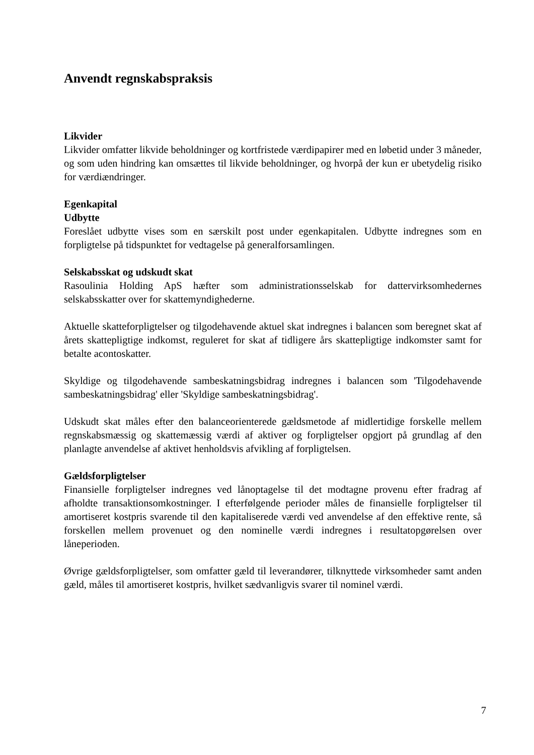Anvendt regnskabspraksis
Likvider
Likvider omfatter likvide beholdninger og kortfristede værdipapirer med en løbetid under 3 måneder, og som uden hindring kan omsættes til likvide beholdninger, og hvorpå der kun er ubetydelig risiko for værdiændringer.
Egenkapital
Udbytte
Foreslået udbytte vises som en særskilt post under egenkapitalen. Udbytte indregnes som en forpligtelse på tidspunktet for vedtagelse på generalforsamlingen.
Selskabsskat og udskudt skat
Rasoulinia Holding ApS hæfter som administrationsselskab for dattervirksomhedernes selskabsskatter over for skattemyndighederne.
Aktuelle skatteforpligtelser og tilgodehavende aktuel skat indregnes i balancen som beregnet skat af årets skattepligtige indkomst, reguleret for skat af tidligere års skattepligtige indkomster samt for betalte acontoskatter.
Skyldige og tilgodehavende sambeskatningsbidrag indregnes i balancen som 'Tilgodehavende sambeskatningsbidrag' eller 'Skyldige sambeskatningsbidrag'.
Udskudt skat måles efter den balanceorienterede gældsmetode af midlertidige forskelle mellem regnskabsmæssig og skattemæssig værdi af aktiver og forpligtelser opgjort på grundlag af den planlagte anvendelse af aktivet henholdsvis afvikling af forpligtelsen.
Gældsforpligtelser
Finansielle forpligtelser indregnes ved lånoptagelse til det modtagne provenu efter fradrag af afholdte transaktionsomkostninger. I efterfølgende perioder måles de finansielle forpligtelser til amortiseret kostpris svarende til den kapitaliserede værdi ved anvendelse af den effektive rente, så forskellen mellem provenuet og den nominelle værdi indregnes i resultatopgørelsen over låneperioden.
Øvrige gældsforpligtelser, som omfatter gæld til leverandører, tilknyttede virksomheder samt anden gæld, måles til amortiseret kostpris, hvilket sædvanligvis svarer til nominel værdi.
7